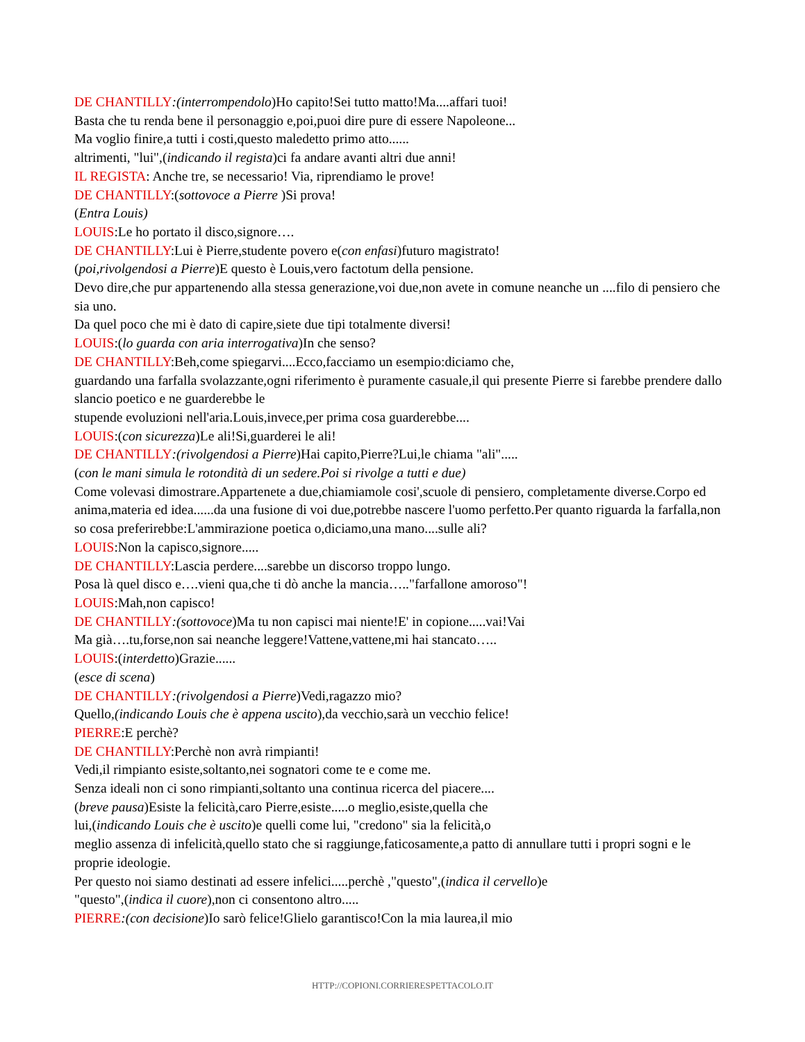DE CHANTILLY:(interrompendolo)Ho capito!Sei tutto matto!Ma....affari tuoi!
Basta che tu renda bene il personaggio e,poi,puoi dire pure di essere Napoleone...
Ma voglio finire,a tutti i costi,questo maledetto primo atto......
altrimenti, "lui",(indicando il regista)ci fa andare avanti altri due anni!
IL REGISTA: Anche tre, se necessario! Via, riprendiamo le prove!
DE CHANTILLY:(sottovoce a Pierre )Si prova!
(Entra Louis)
LOUIS:Le ho portato il disco,signore….
DE CHANTILLY:Lui è Pierre,studente povero e(con enfasi)futuro magistrato!
(poi,rivolgendosi a Pierre)E questo è Louis,vero factotum della pensione.
Devo dire,che pur appartenendo alla stessa generazione,voi due,non avete in comune neanche un ....filo di pensiero che sia uno.
Da quel poco che mi è dato di capire,siete due tipi totalmente diversi!
LOUIS:(lo guarda con aria interrogativa)In che senso?
DE CHANTILLY:Beh,come spiegarvi....Ecco,facciamo un esempio:diciamo che,
guardando una farfalla svolazzante,ogni riferimento è puramente casuale,il qui presente Pierre si farebbe prendere dallo slancio poetico e ne guarderebbe le
stupende evoluzioni nell'aria.Louis,invece,per prima cosa guarderebbe....
LOUIS:(con sicurezza)Le ali!Si,guarderei le ali!
DE CHANTILLY:(rivolgendosi a Pierre)Hai capito,Pierre?Lui,le chiama "ali".....
(con le mani simula le rotondità di un sedere.Poi si rivolge a tutti e due)
Come volevasi dimostrare.Appartenete a due,chiamiamole cosi',scuole di pensiero, completamente diverse.Corpo ed anima,materia ed idea......da una fusione di voi due,potrebbe nascere l'uomo perfetto.Per quanto riguarda la farfalla,non so cosa preferirebbe:L'ammirazione poetica o,diciamo,una mano....sulle ali?
LOUIS:Non la capisco,signore.....
DE CHANTILLY:Lascia perdere....sarebbe un discorso troppo lungo.
Posa là quel disco e….vieni qua,che ti dò anche la mancia….."farfallone amoroso"!
LOUIS:Mah,non capisco!
DE CHANTILLY:(sottovoce)Ma tu non capisci mai niente!E' in copione.....vai!Vai
Ma già….tu,forse,non sai neanche leggere!Vattene,vattene,mi hai stancato…..
LOUIS:(interdetto)Grazie......
(esce di scena)
DE CHANTILLY:(rivolgendosi a Pierre)Vedi,ragazzo mio?
Quello,(indicando Louis che è appena uscito),da vecchio,sarà un vecchio felice!
PIERRE:E perchè?
DE CHANTILLY:Perchè non avrà rimpianti!
Vedi,il rimpianto esiste,soltanto,nei sognatori come te e come me.
Senza ideali non ci sono rimpianti,soltanto una continua ricerca del piacere....
(breve pausa)Esiste la felicità,caro Pierre,esiste.....o meglio,esiste,quella che
lui,(indicando Louis che è uscito)e quelli come lui, "credono" sia la felicità,o
meglio assenza di infelicità,quello stato che si raggiunge,faticosamente,a patto di annullare tutti i propri sogni e le proprie ideologie.
Per questo noi siamo destinati ad essere infelici.....perchè ,"questo",(indica il cervello)e
"questo",(indica il cuore),non ci consentono altro.....
PIERRE:(con decisione)Io sarò felice!Glielo garantisco!Con la mia laurea,il mio
HTTP://COPIONI.CORRIERESPETTACOLO.IT